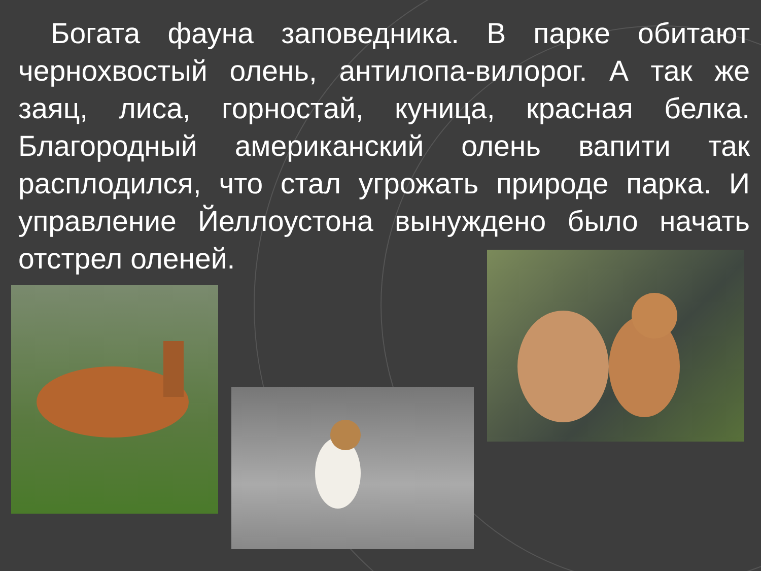Богата фауна заповедника. В парке обитают чернохвостый олень, антилопа-вилорог. А так же заяц, лиса, горностай, куница, красная белка. Благородный американский олень вапити так расплодился, что стал угрожать природе парка. И управление Йеллоустона вынуждено было начать отстрел оленей.